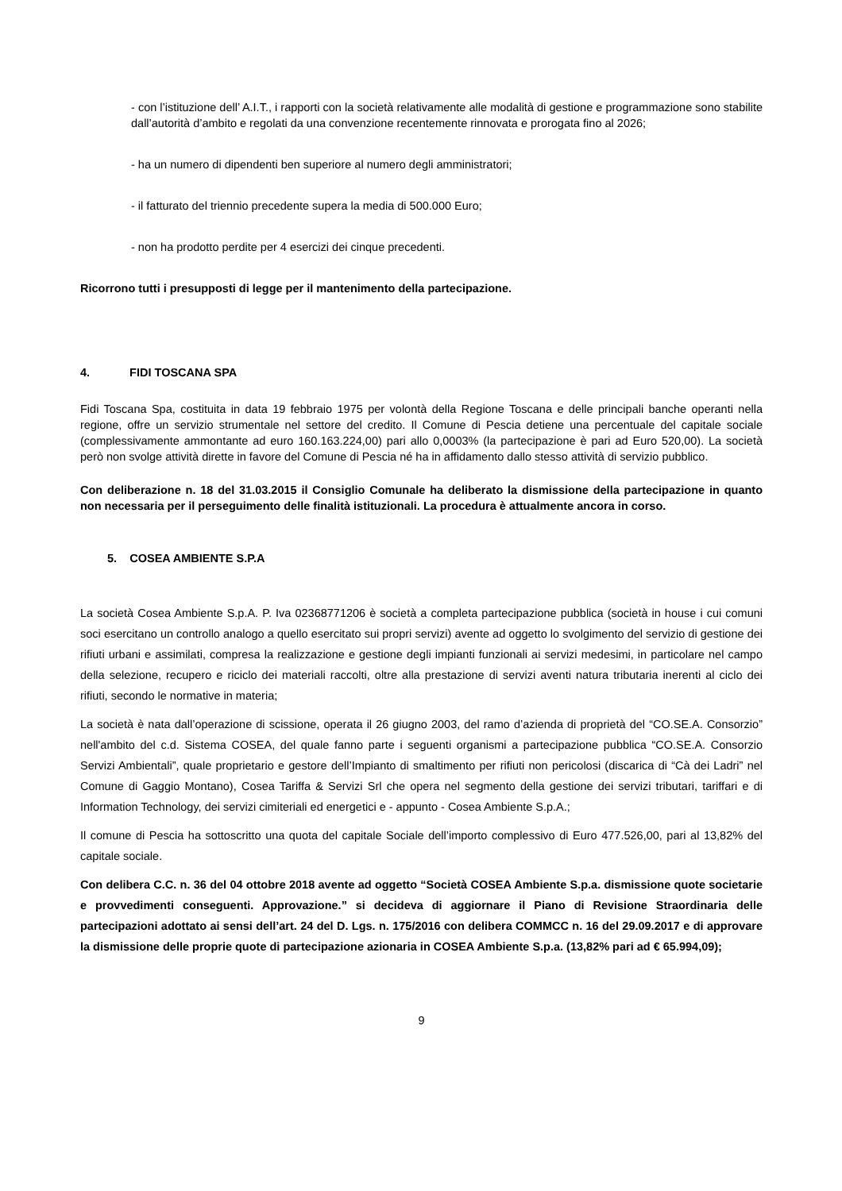- con l’istituzione dell’ A.I.T., i rapporti con la società relativamente alle modalità di gestione e programmazione sono stabilite dall’autorità d’ambito e regolati da una convenzione recentemente rinnovata e prorogata fino al 2026;
- ha un numero di dipendenti ben superiore al numero degli amministratori;
- il fatturato del triennio precedente supera la media di 500.000 Euro;
- non ha prodotto perdite per 4 esercizi dei cinque precedenti.
Ricorrono tutti i presupposti di legge per il mantenimento della partecipazione.
4. FIDI TOSCANA SPA
Fidi Toscana Spa, costituita in data 19 febbraio 1975 per volontà della Regione Toscana e delle principali banche operanti nella regione, offre un servizio strumentale nel settore del credito. Il Comune di Pescia detiene una percentuale del capitale sociale (complessivamente ammontante ad euro 160.163.224,00) pari allo 0,0003% (la partecipazione è pari ad Euro 520,00). La società però non svolge attività dirette in favore del Comune di Pescia né ha in affidamento dallo stesso attività di servizio pubblico.
Con deliberazione n. 18 del 31.03.2015 il Consiglio Comunale ha deliberato la dismissione della partecipazione in quanto non necessaria per il perseguimento delle finalità istituzionali. La procedura è attualmente ancora in corso.
5. COSEA AMBIENTE S.P.A
La società Cosea Ambiente S.p.A. P. Iva 02368771206 è società a completa partecipazione pubblica (società in house i cui comuni soci esercitano un controllo analogo a quello esercitato sui propri servizi) avente ad oggetto lo svolgimento del servizio di gestione dei rifiuti urbani e assimilati, compresa la realizzazione e gestione degli impianti funzionali ai servizi medesimi, in particolare nel campo della selezione, recupero e riciclo dei materiali raccolti, oltre alla prestazione di servizi aventi natura tributaria inerenti al ciclo dei rifiuti, secondo le normative in materia;
La società è nata dall’operazione di scissione, operata il 26 giugno 2003, del ramo d’azienda di proprietà del “CO.SE.A. Consorzio” nell'ambito del c.d. Sistema COSEA, del quale fanno parte i seguenti organismi a partecipazione pubblica “CO.SE.A. Consorzio Servizi Ambientali”, quale proprietario e gestore dell’Impianto di smaltimento per rifiuti non pericolosi (discarica di “Cà dei Ladri” nel Comune di Gaggio Montano), Cosea Tariffa & Servizi Srl che opera nel segmento della gestione dei servizi tributari, tariffari e di Information Technology, dei servizi cimiteriali ed energetici e - appunto - Cosea Ambiente S.p.A.;
Il comune di Pescia ha sottoscritto una quota del capitale Sociale dell’importo complessivo di Euro 477.526,00, pari al 13,82% del capitale sociale.
Con delibera C.C. n. 36 del 04 ottobre 2018 avente ad oggetto “Società COSEA Ambiente S.p.a. dismissione quote societarie e provvedimenti conseguenti. Approvazione.” si decideva di aggiornare il Piano di Revisione Straordinaria delle partecipazioni adottato ai sensi dell’art. 24 del D. Lgs. n. 175/2016 con delibera COMMCC n. 16 del 29.09.2017 e di approvare la dismissione delle proprie quote di partecipazione azionaria in COSEA Ambiente S.p.a. (13,82% pari ad € 65.994,09);
9